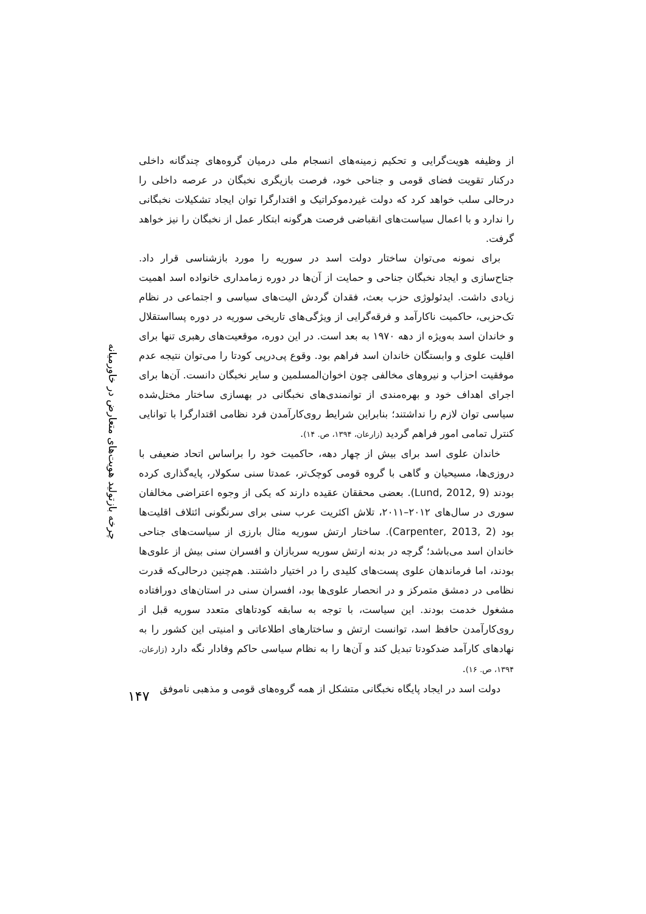از وظیفه هویت‌گرایی و تحکیم زمینه‌های انسجام ملی درمیان گروه‌های چندگانه داخلی درکنار تقویت فضای قومی و جناحی خود، فرصت بازیگری نخبگان در عرصه داخلی را درحالی سلب خواهد کرد که دولت غیردموکراتیک و اقتدارگرا توان ایجاد تشکیلات نخبگانی را ندارد و با اعمال سیاست‌های انقباضی فرصت هرگونه ابتکار عمل از نخبگان را نیز خواهد گرفت.
برای نمونه می‌توان ساختار دولت اسد در سوریه را مورد بازشناسی قرار داد. جناح‌سازی و ایجاد نخبگان جناحی و حمایت از آن‌ها در دوره زمامداری خانواده اسد اهمیت زیادی داشت. ایدئولوژی حزب بعث، فقدان گردش الیت‌های سیاسی و اجتماعی در نظام تک‌حزبی، حاکمیت ناکارآمد و فرقه‌گرایی از ویژگی‌های تاریخی سوریه در دوره پسااستقلال و خاندان اسد به‌ویژه از دهه ۱۹۷۰ به بعد است. در این دوره، موقعیت‌های رهبری تنها برای اقلیت علوی و وابستگان خاندان اسد فراهم بود. وقوع پی‌درپی کودتا را می‌توان نتیجه عدم موفقیت احزاب و نیروهای مخالفی چون اخوان‌المسلمین و سایر نخبگان دانست. آن‌ها برای اجرای اهداف خود و بهره‌مندی از توانمندی‌های نخبگانی در بهسازی ساختار مختل‌شده سیاسی توان لازم را نداشتند؛ بنابراین شرایط روی‌کارآمدن فرد نظامی اقتدارگرا با توانایی کنترل تمامی امور فراهم گردید (زارعان، ۱۳۹۴، ص. ۱۴).
خاندان علوی اسد برای بیش از چهار دهه، حاکمیت خود را براساس اتحاد ضعیفی با دروزی‌ها، مسیحیان و گاهی با گروه قومی کوچک‌تر، عمدتا سنی سکولار، پایه‌گذاری کرده بودند (Lund, 2012, 9). بعضی محققان عقیده دارند که یکی از وجوه اعتراضی مخالفان سوری در سال‌های ۲۰۱۲–۲۰۱۱، تلاش اکثریت عرب سنی برای سرنگونی ائتلاف اقلیت‌ها بود (Carpenter, 2013, 2). ساختار ارتش سوریه مثال بارزی از سیاست‌های جناحی خاندان اسد می‌باشد؛ گرچه در بدنه ارتش سوریه سربازان و افسران سنی بیش از علوی‌ها بودند، اما فرماندهان علوی پست‌های کلیدی را در اختیار داشتند. هم‌چنین درحالی‌که قدرت نظامی در دمشق متمرکز و در انحصار علوی‌ها بود، افسران سنی در استان‌های دورافتاده مشغول خدمت بودند. این سیاست، با توجه به سابقه کودتاهای متعدد سوریه قبل از روی‌کارآمدن حافظ اسد، توانست ارتش و ساختارهای اطلاعاتی و امنیتی این کشور را به نهادهای کارآمد ضدکودتا تبدیل کند و آن‌ها را به نظام سیاسی حاکم وفادار نگه دارد (زارعان، ۱۳۹۴، ص. ۱۶).
دولت اسد در ایجاد پایگاه نخبگانی متشکل از همه گروه‌های قومی و مذهبی ناموفق
چرخه بازتولید هویت‌های متعارض در خاورمیانه
۱۴۷